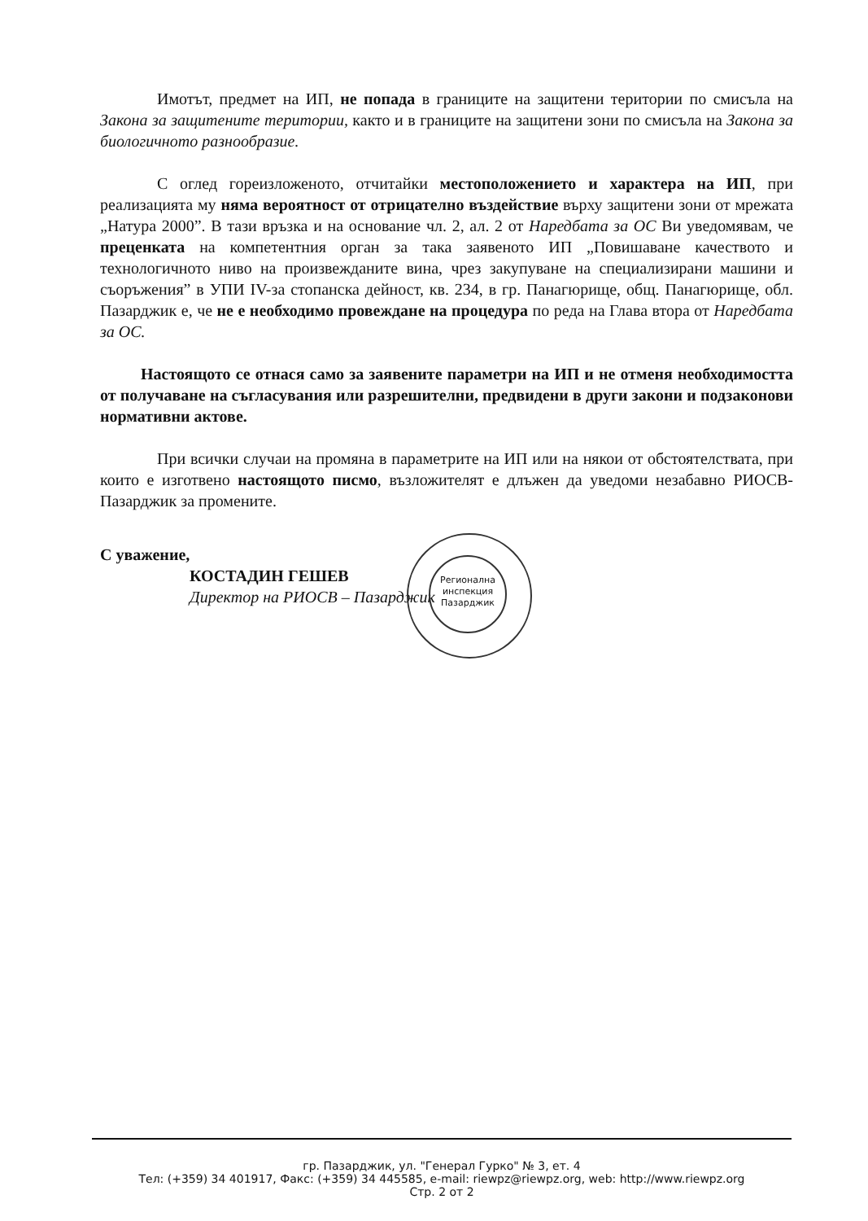Имотът, предмет на ИП, не попада в границите на защитени територии по смисъла на Закона за защитените територии, както и в границите на защитени зони по смисъла на Закона за биологичното разнообразие.
С оглед гореизложеното, отчитайки местоположението и характера на ИП, при реализацията му няма вероятност от отрицателно въздействие върху защитени зони от мрежата „Натура 2000”. В тази връзка и на основание чл. 2, ал. 2 от Наредбата за ОС Ви уведомявам, че преценката на компетентния орган за така заявеното ИП „Повишаване качеството и технологичното ниво на произвежданите вина, чрез закупуване на специализирани машини и съоръжения” в УПИ IV-за стопанска дейност, кв. 234, в гр. Панагюрище, общ. Панагюрище, обл. Пазарджик е, че не е необходимо провеждане на процедура по реда на Глава втора от Наредбата за ОС.
Настоящото се отнася само за заявените параметри на ИП и не отменя необходимостта от получаване на съгласувания или разрешителни, предвидени в други закони и подзаконови нормативни актове.
При всички случаи на промяна в параметрите на ИП или на някои от обстоятелствата, при които е изготвено настоящото писмо, възложителят е длъжен да уведоми незабавно РИОСВ-Пазарджик за промените.
С уважение,
КОСТАДИН ГЕШЕВ
Директор на РИОСВ – Пазарджик
Регионална инспекция Пазарджик
гр. Пазарджик, ул. "Генерал Гурко" № 3, ет. 4
Тел: (+359) 34 401917, Факс: (+359) 34 445585, e-mail: riewpz@riewpz.org, web: http://www.riewpz.org
Стр. 2 от 2